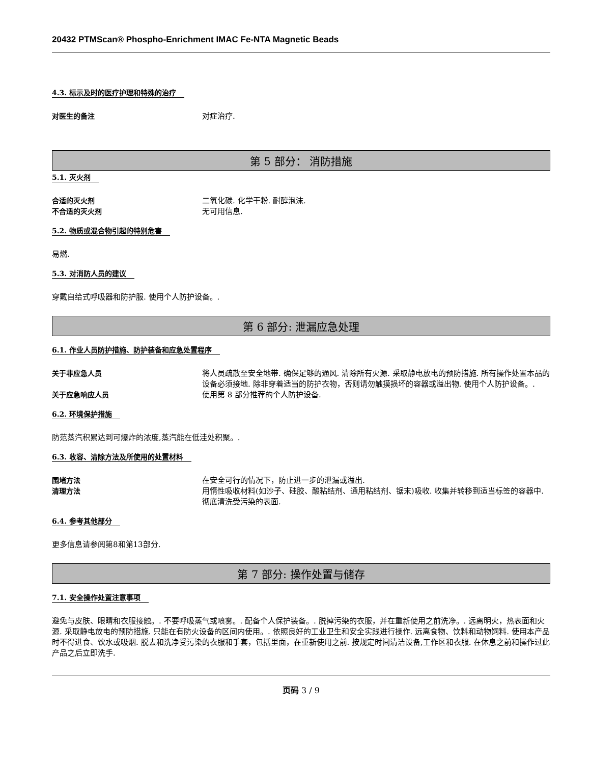20432 PTMScan® Phospho-Enrichment IMAC Fe-NTA Magnetic Beads
4.3. 标示及时的医疗护理和特殊的治疗
对医生的备注 对症治疗.
第 5 部分： 消防措施
5.1. 灭火剂
合适的灭火剂 二氧化碳. 化学干粉. 耐醇泡沫.
不合适的灭火剂 无可用信息.
5.2. 物质或混合物引起的特别危害
易燃.
5.3. 对消防人员的建议
穿戴自给式呼吸器和防护服. 使用个人防护设备。.
第 6 部分: 泄漏应急处理
6.1. 作业人员防护措施、防护装备和应急处置程序
关于非应急人员 将人员疏散至安全地带. 确保足够的通风. 清除所有火源. 采取静电放电的预防措施. 所有操作处置本品的设备必须接地. 除非穿着适当的防护衣物，否则请勿触摸损坏的容器或溢出物. 使用个人防护设备。.
关于应急响应人员 使用第 8 部分推荐的个人防护设备.
6.2. 环境保护措施
防范蒸汽积累达到可爆炸的浓度,蒸汽能在低洼处积聚。.
6.3. 收容、清除方法及所使用的处置材料
围堵方法 在安全可行的情况下，防止进一步的泄漏或溢出.
清理方法 用惰性吸收材料(如沙子、硅胶、酸粘结剂、通用粘结剂、锯末)吸收. 收集并转移到适当标签的容器中. 彻底清洗受污染的表面.
6.4. 参考其他部分
更多信息请参阅第8和第13部分.
第 7 部分: 操作处置与储存
7.1. 安全操作处置注意事项
避免与皮肤、眼睛和衣服接触。. 不要呼吸蒸气或喷雾。. 配备个人保护装备。. 脱掉污染的衣服，并在重新使用之前洗净。. 远离明火，热表面和火源. 采取静电放电的预防措施. 只能在有防火设备的区间内使用。. 依照良好的工业卫生和安全实践进行操作. 远离食物、饮料和动物饲料. 使用本产品时不得进食、饮水或吸烟. 脱去和洗净受污染的衣服和手套，包括里面，在重新使用之前. 按规定时间清洁设备,工作区和衣服. 在休息之前和操作过此产品之后立即洗手.
页码 3 / 9